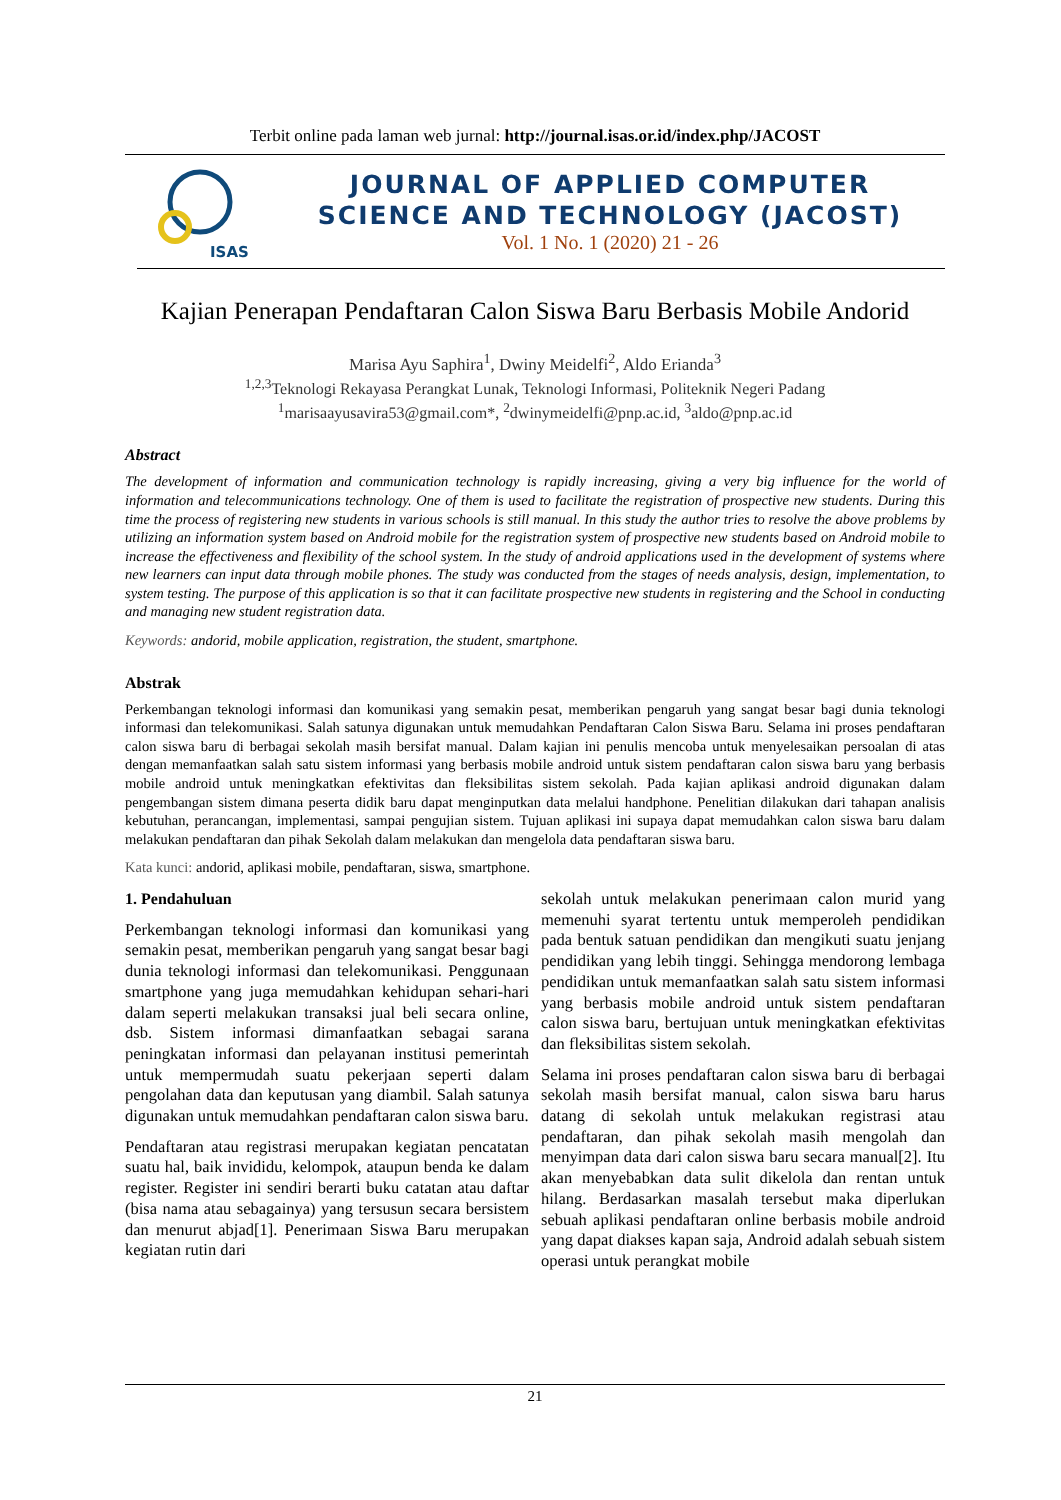Terbit online pada laman web jurnal: http://journal.isas.or.id/index.php/JACOST
ISAS
JOURNAL OF APPLIED COMPUTER
SCIENCE AND TECHNOLOGY (JACOST)
Vol. 1 No. 1 (2020) 21 - 26
Kajian Penerapan Pendaftaran Calon Siswa Baru Berbasis Mobile Andorid
Marisa Ayu Saphira<sup>1</sup>, Dwiny Meidelfi<sup>2</sup>, Aldo Erianda<sup>3</sup>
<sup>1,2,3</sup>Teknologi Rekayasa Perangkat Lunak, Teknologi Informasi, Politeknik Negeri Padang
<sup>1</sup> marisaayusavira53@gmail.com*, <sup>2</sup>dwinymeidelfi@pnp.ac.id, <sup>3</sup>aldo@pnp.ac.id
Abstract
The development of information and communication technology is rapidly increasing, giving a very big influence for the world of information and telecommunications technology. One of them is used to facilitate the registration of prospective new students. During this time the process of registering new students in various schools is still manual. In this study the author tries to resolve the above problems by utilizing an information system based on Android mobile for the registration system of prospective new students based on Android mobile to increase the effectiveness and flexibility of the school system. In the study of android applications used in the development of systems where new learners can input data through mobile phones. The study was conducted from the stages of needs analysis, design, implementation, to system testing. The purpose of this application is so that it can facilitate prospective new students in registering and the School in conducting and managing new student registration data.
Keywords: andorid, mobile application, registration, the student, smartphone.
Abstrak
Perkembangan teknologi informasi dan komunikasi yang semakin pesat, memberikan pengaruh yang sangat besar bagi dunia teknologi informasi dan telekomunikasi. Salah satunya digunakan untuk memudahkan Pendaftaran Calon Siswa Baru. Selama ini proses pendaftaran calon siswa baru di berbagai sekolah masih bersifat manual. Dalam kajian ini penulis mencoba untuk menyelesaikan persoalan di atas dengan memanfaatkan salah satu sistem informasi yang berbasis mobile android untuk sistem pendaftaran calon siswa baru yang berbasis mobile android untuk meningkatkan efektivitas dan fleksibilitas sistem sekolah. Pada kajian aplikasi android digunakan dalam pengembangan sistem dimana peserta didik baru dapat menginputkan data melalui handphone. Penelitian dilakukan dari tahapan analisis kebutuhan, perancangan, implementasi, sampai pengujian sistem. Tujuan aplikasi ini supaya dapat memudahkan calon siswa baru dalam melakukan pendaftaran dan pihak Sekolah dalam melakukan dan mengelola data pendaftaran siswa baru.
Kata kunci: andorid, aplikasi mobile, pendaftaran, siswa, smartphone.
1. Pendahuluan
Perkembangan teknologi informasi dan komunikasi yang semakin pesat, memberikan pengaruh yang sangat besar bagi dunia teknologi informasi dan telekomunikasi. Penggunaan smartphone yang juga memudahkan kehidupan sehari-hari dalam seperti melakukan transaksi jual beli secara online, dsb. Sistem informasi dimanfaatkan sebagai sarana peningkatan informasi dan pelayanan institusi pemerintah untuk mempermudah suatu pekerjaan seperti dalam pengolahan data dan keputusan yang diambil. Salah satunya digunakan untuk memudahkan pendaftaran calon siswa baru.
Pendaftaran atau registrasi merupakan kegiatan pencatatan suatu hal, baik invididu, kelompok, ataupun benda ke dalam register. Register ini sendiri berarti buku catatan atau daftar (bisa nama atau sebagainya) yang tersusun secara bersistem dan menurut abjad[1]. Penerimaan Siswa Baru merupakan kegiatan rutin dari
sekolah untuk melakukan penerimaan calon murid yang memenuhi syarat tertentu untuk memperoleh pendidikan pada bentuk satuan pendidikan dan mengikuti suatu jenjang pendidikan yang lebih tinggi. Sehingga mendorong lembaga pendidikan untuk memanfaatkan salah satu sistem informasi yang berbasis mobile android untuk sistem pendaftaran calon siswa baru, bertujuan untuk meningkatkan efektivitas dan fleksibilitas sistem sekolah.
Selama ini proses pendaftaran calon siswa baru di berbagai sekolah masih bersifat manual, calon siswa baru harus datang di sekolah untuk melakukan registrasi atau pendaftaran, dan pihak sekolah masih mengolah dan menyimpan data dari calon siswa baru secara manual[2]. Itu akan menyebabkan data sulit dikelola dan rentan untuk hilang. Berdasarkan masalah tersebut maka diperlukan sebuah aplikasi pendaftaran online berbasis mobile android yang dapat diakses kapan saja, Android adalah sebuah sistem operasi untuk perangkat mobile
21